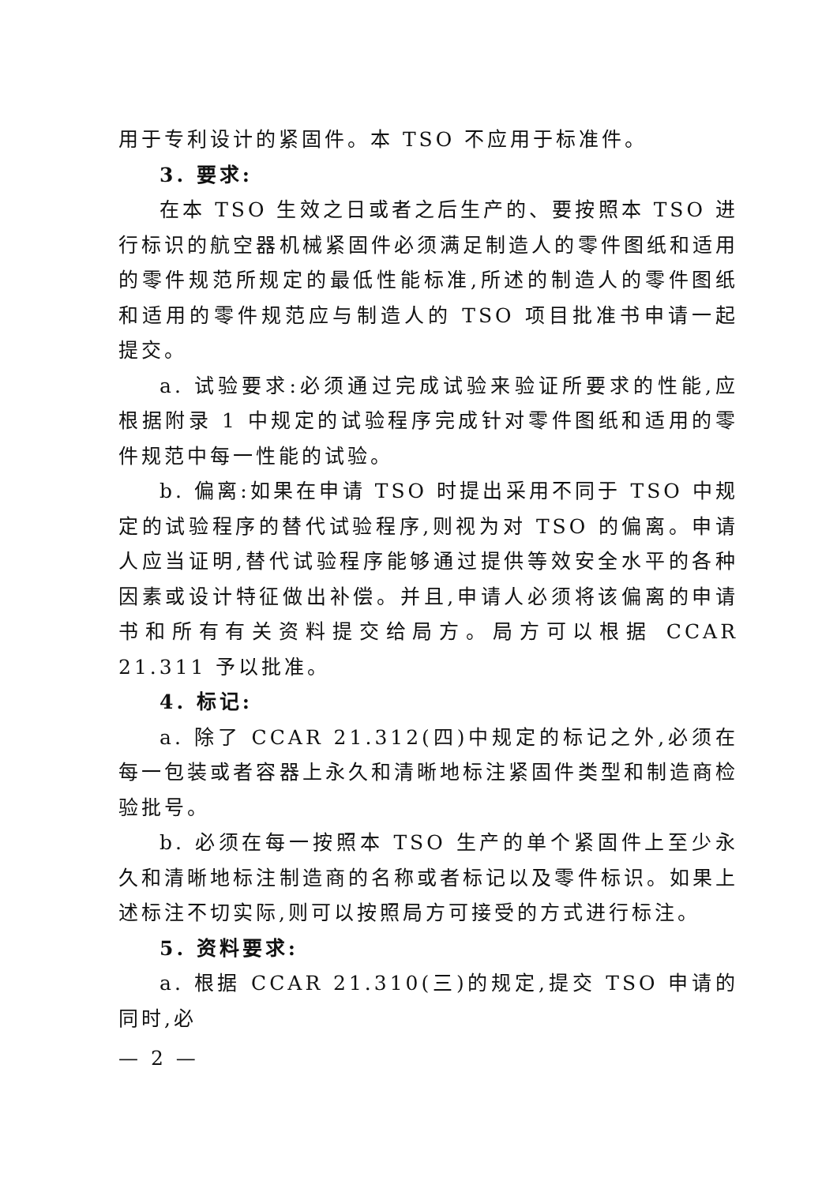用于专利设计的紧固件。本 TSO 不应用于标准件。
3. 要求:
在本 TSO 生效之日或者之后生产的、要按照本 TSO 进行标识的航空器机械紧固件必须满足制造人的零件图纸和适用的零件规范所规定的最低性能标准,所述的制造人的零件图纸和适用的零件规范应与制造人的 TSO 项目批准书申请一起提交。
a. 试验要求:必须通过完成试验来验证所要求的性能,应根据附录 1 中规定的试验程序完成针对零件图纸和适用的零件规范中每一性能的试验。
b. 偏离:如果在申请 TSO 时提出采用不同于 TSO 中规定的试验程序的替代试验程序,则视为对 TSO 的偏离。申请人应当证明,替代试验程序能够通过提供等效安全水平的各种因素或设计特征做出补偿。并且,申请人必须将该偏离的申请书和所有有关资料提交给局方。局方可以根据 CCAR 21.311 予以批准。
4. 标记:
a. 除了 CCAR 21.312(四)中规定的标记之外,必须在每一包装或者容器上永久和清晰地标注紧固件类型和制造商检验批号。
b. 必须在每一按照本 TSO 生产的单个紧固件上至少永久和清晰地标注制造商的名称或者标记以及零件标识。如果上述标注不切实际,则可以按照局方可接受的方式进行标注。
5. 资料要求:
a. 根据 CCAR 21.310(三)的规定,提交 TSO 申请的同时,必
— 2 —